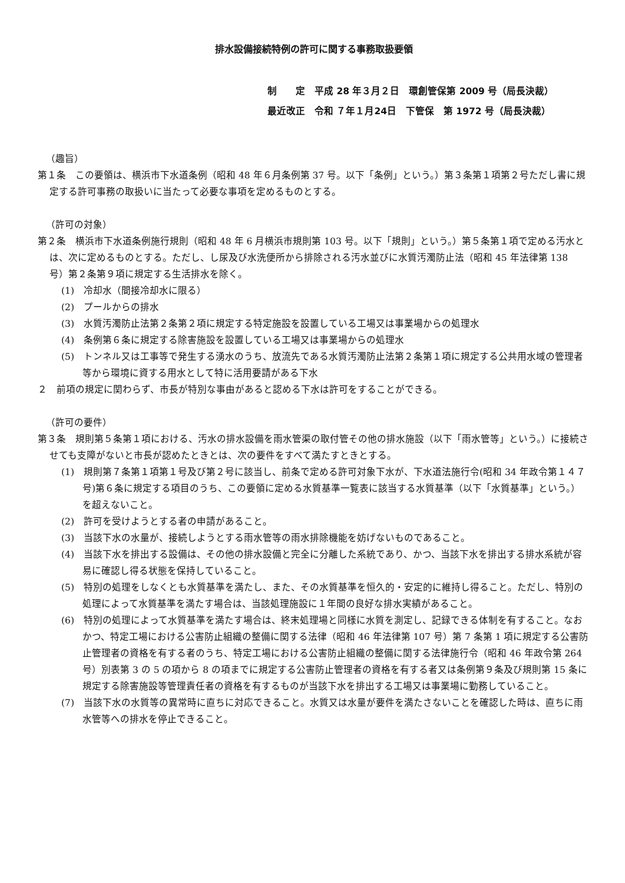排水設備接続特例の許可に関する事務取扱要領
制　　定　平成 28 年３月２日　環創管保第 2009 号（局長決裁）
最近改正　令和 ７年１月24日　下管保　第 1972 号（局長決裁）
（趣旨）
第１条　この要領は、横浜市下水道条例（昭和 48 年６月条例第 37 号。以下「条例」という。）第３条第１項第２号ただし書に規定する許可事務の取扱いに当たって必要な事項を定めるものとする。
（許可の対象）
第２条　横浜市下水道条例施行規則（昭和 48 年 6 月横浜市規則第 103 号。以下「規則」という。）第５条第１項で定める汚水とは、次に定めるものとする。ただし、し尿及び水洗便所から排除される汚水並びに水質汚濁防止法（昭和 45 年法律第 138 号）第２条第９項に規定する生活排水を除く。
(1)　冷却水（間接冷却水に限る）
(2)　プールからの排水
(3)　水質汚濁防止法第２条第２項に規定する特定施設を設置している工場又は事業場からの処理水
(4)　条例第６条に規定する除害施設を設置している工場又は事業場からの処理水
(5)　トンネル又は工事等で発生する湧水のうち、放流先である水質汚濁防止法第２条第１項に規定する公共用水域の管理者等から環境に資する用水として特に活用要請がある下水
２　前項の規定に関わらず、市長が特別な事由があると認める下水は許可をすることができる。
（許可の要件）
第３条　規則第５条第１項における、汚水の排水設備を雨水管渠の取付管その他の排水施設（以下「雨水管等」という。）に接続させても支障がないと市長が認めたときとは、次の要件をすべて満たすときとする。
(1)　規則第７条第１項第１号及び第２号に該当し、前条で定める許可対象下水が、下水道法施行令(昭和 34 年政令第１４７号)第６条に規定する項目のうち、この要領に定める水質基準一覧表に該当する水質基準（以下「水質基準」という。）を超えないこと。
(2)　許可を受けようとする者の申請があること。
(3)　当該下水の水量が、接続しようとする雨水管等の雨水排除機能を妨げないものであること。
(4)　当該下水を排出する設備は、その他の排水設備と完全に分離した系統であり、かつ、当該下水を排出する排水系統が容易に確認し得る状態を保持していること。
(5)　特別の処理をしなくとも水質基準を満たし、また、その水質基準を恒久的・安定的に維持し得ること。ただし、特別の処理によって水質基準を満たす場合は、当該処理施設に１年間の良好な排水実績があること。
(6)　特別の処理によって水質基準を満たす場合は、終末処理場と同様に水質を測定し、記録できる体制を有すること。なおかつ、特定工場における公害防止組織の整備に関する法律（昭和 46 年法律第 107 号）第 7 条第 1 項に規定する公害防止管理者の資格を有する者のうち、特定工場における公害防止組織の整備に関する法律施行令（昭和 46 年政令第 264 号）別表第 3 の 5 の項から 8 の項までに規定する公害防止管理者の資格を有する者又は条例第９条及び規則第 15 条に規定する除害施設等管理責任者の資格を有するものが当該下水を排出する工場又は事業場に勤務していること。
(7)　当該下水の水質等の異常時に直ちに対応できること。水質又は水量が要件を満たさないことを確認した時は、直ちに雨水管等への排水を停止できること。